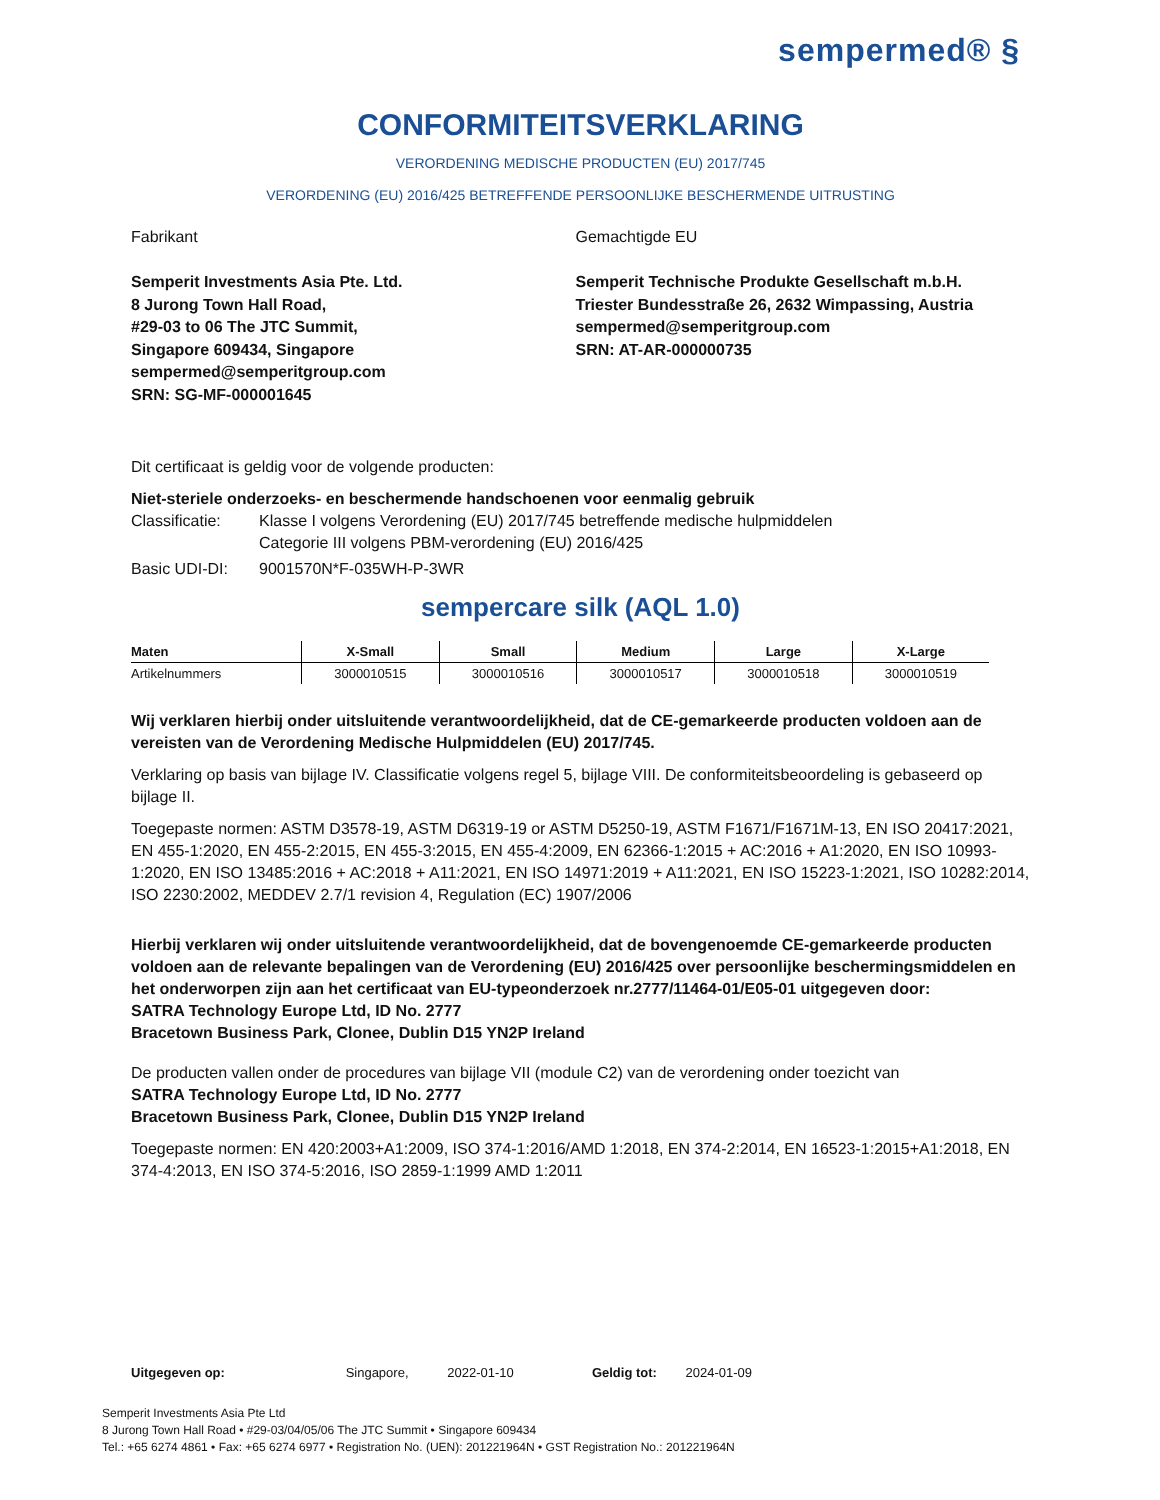sempermed® §
CONFORMITEITSVERKLARING
VERORDENING MEDISCHE PRODUCTEN (EU) 2017/745
VERORDENING (EU) 2016/425 BETREFFENDE PERSOONLIJKE BESCHERMENDE UITRUSTING
Fabrikant
Semperit Investments Asia Pte. Ltd.
8 Jurong Town Hall Road,
#29-03 to 06 The JTC Summit,
Singapore 609434, Singapore
sempermed@semperitgroup.com
SRN: SG-MF-000001645
Gemachtigde EU
Semperit Technische Produkte Gesellschaft m.b.H.
Triester Bundesstraße 26, 2632 Wimpassing, Austria
sempermed@semperitgroup.com
SRN: AT-AR-000000735
Dit certificaat is geldig voor de volgende producten:
Niet-steriele onderzoeks- en beschermende handschoenen voor eenmalig gebruik
Classificatie: Klasse I volgens Verordening (EU) 2017/745 betreffende medische hulpmiddelen
Categorie III volgens PBM-verordening (EU) 2016/425
Basic UDI-DI: 9001570N*F-035WH-P-3WR
sempercare silk (AQL 1.0)
| Maten | X-Small | Small | Medium | Large | X-Large |
| --- | --- | --- | --- | --- | --- |
| Artikelnummers | 3000010515 | 3000010516 | 3000010517 | 3000010518 | 3000010519 |
Wij verklaren hierbij onder uitsluitende verantwoordelijkheid, dat de CE-gemarkeerde producten voldoen aan de vereisten van de Verordening Medische Hulpmiddelen (EU) 2017/745.
Verklaring op basis van bijlage IV. Classificatie volgens regel 5, bijlage VIII. De conformiteitsbeoordeling is gebaseerd op bijlage II.
Toegepaste normen: ASTM D3578-19, ASTM D6319-19 or ASTM D5250-19, ASTM F1671/F1671M-13, EN ISO 20417:2021, EN 455-1:2020, EN 455-2:2015, EN 455-3:2015, EN 455-4:2009, EN 62366-1:2015 + AC:2016 + A1:2020, EN ISO 10993-1:2020, EN ISO 13485:2016 + AC:2018 + A11:2021, EN ISO 14971:2019 + A11:2021, EN ISO 15223-1:2021, ISO 10282:2014, ISO 2230:2002, MEDDEV 2.7/1 revision 4, Regulation (EC) 1907/2006
Hierbij verklaren wij onder uitsluitende verantwoordelijkheid, dat de bovengenoemde CE-gemarkeerde producten voldoen aan de relevante bepalingen van de Verordening (EU) 2016/425 over persoonlijke beschermingsmiddelen en het onderworpen zijn aan het certificaat van EU-typeonderzoek nr.2777/11464-01/E05-01 uitgegeven door:
SATRA Technology Europe Ltd, ID No. 2777
Bracetown Business Park, Clonee, Dublin D15 YN2P Ireland
De producten vallen onder de procedures van bijlage VII (module C2) van de verordening onder toezicht van
SATRA Technology Europe Ltd, ID No. 2777
Bracetown Business Park, Clonee, Dublin D15 YN2P Ireland
Toegepaste normen: EN 420:2003+A1:2009, ISO 374-1:2016/AMD 1:2018, EN 374-2:2014, EN 16523-1:2015+A1:2018, EN 374-4:2013, EN ISO 374-5:2016, ISO 2859-1:1999 AMD 1:2011
Uitgegeven op: Singapore, 2022-01-10 Geldig tot: 2024-01-09
Semperit Investments Asia Pte Ltd
8 Jurong Town Hall Road • #29-03/04/05/06 The JTC Summit • Singapore 609434
Tel.: +65 6274 4861 • Fax: +65 6274 6977 • Registration No. (UEN): 201221964N • GST Registration No.: 201221964N